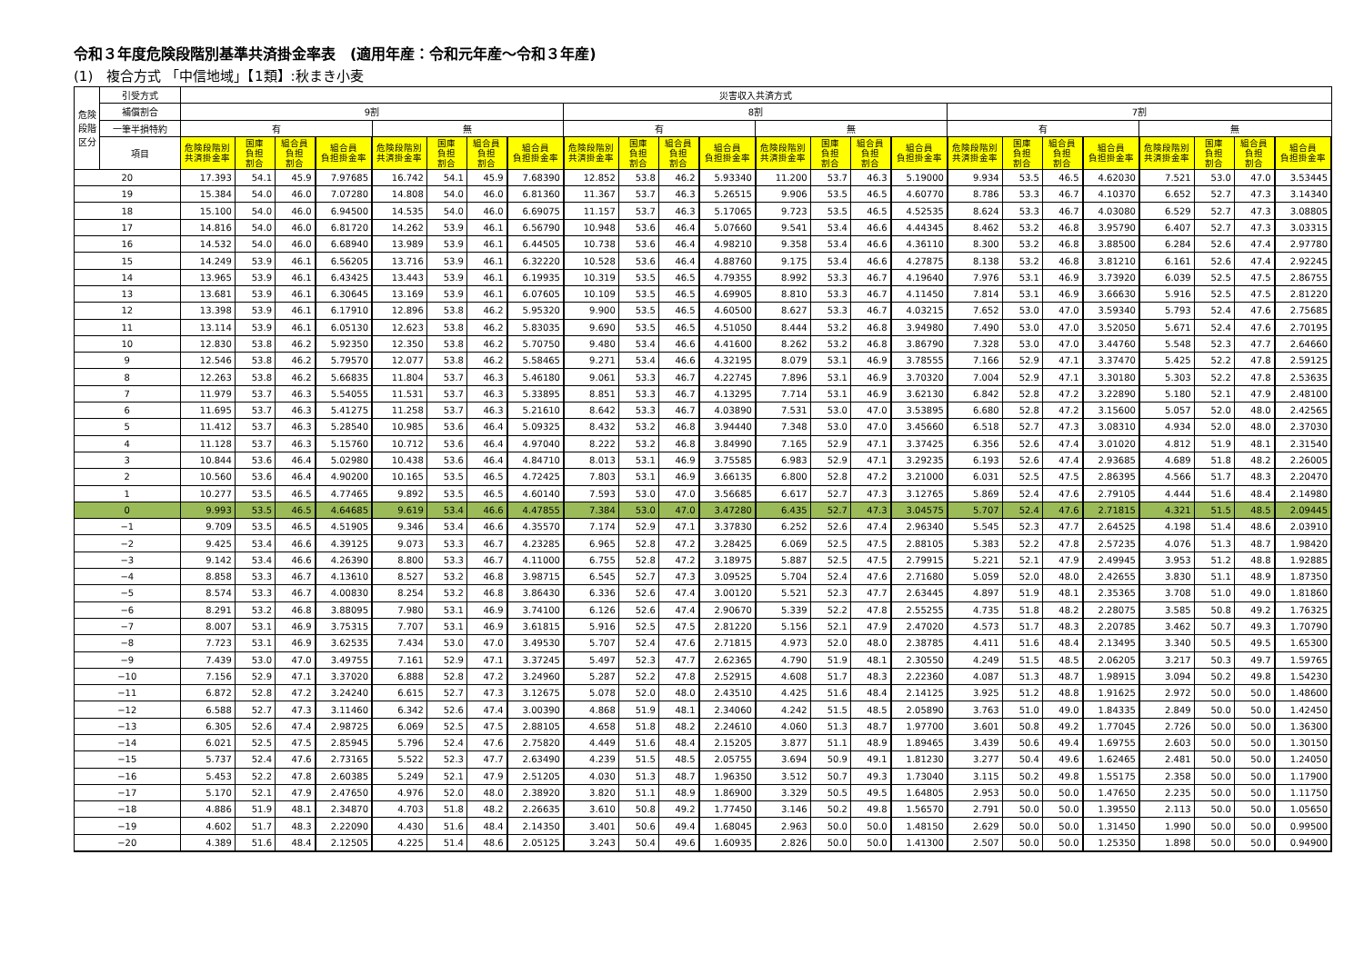令和３年度危険段階別基準共済掛金率表　(適用年産：令和元年産～令和３年産)
(1)　複合方式 「中信地域」【1類】:秋まき小麦
| 危険段階区分 | 引受方式 | 災害収入共済方式 | | | | | | | | | | | | | | | | | | | | | | | |
| --- | --- | --- | --- | --- | --- | --- | --- | --- | --- | --- | --- | --- | --- | --- | --- | --- | --- | --- | --- | --- | --- | --- | --- | --- | --- |
| | 補償割合 | 9割 | | | | | | | | 8割 | | | | | | | | 7割 | | | | | | | |
| | 一筆半損特約 | 有 | | | | 無 | | | | 有 | | | | 無 | | | | 有 | | | | 無 | | | |
| | 項目 | 危険段階別 共済掛金率 | 国庫 負担 割合 | 組合員 負担 割合 | 組合員 負担掛金率 | 危険段階別 共済掛金率 | 国庫 負担 割合 | 組合員 負担 割合 | 組合員 負担掛金率 | 危険段階別 共済掛金率 | 国庫 負担 割合 | 組合員 負担 割合 | 組合員 負担掛金率 | 危険段階別 共済掛金率 | 国庫 負担 割合 | 組合員 負担 割合 | 組合員 負担掛金率 | 危険段階別 共済掛金率 | 国庫 負担 割合 | 組合員 負担 割合 | 組合員 負担掛金率 | 危険段階別 共済掛金率 | 国庫 負担 割合 | 組合員 負担 割合 | 組合員 負担掛金率 |
| 20 | | 17.393 | 54.1 | 45.9 | 7.97685 | 16.742 | 54.1 | 45.9 | 7.68390 | 12.852 | 53.8 | 46.2 | 5.93340 | 11.200 | 53.7 | 46.3 | 5.19000 | 9.934 | 53.5 | 46.5 | 4.62030 | 7.521 | 53.0 | 47.0 | 3.53445 |
| 19 | | 15.384 | 54.0 | 46.0 | 7.07280 | 14.808 | 54.0 | 46.0 | 6.81360 | 11.367 | 53.7 | 46.3 | 5.26515 | 9.906 | 53.5 | 46.5 | 4.60770 | 8.786 | 53.3 | 46.7 | 4.10370 | 6.652 | 52.7 | 47.3 | 3.14340 |
| 18 | | 15.100 | 54.0 | 46.0 | 6.94500 | 14.535 | 54.0 | 46.0 | 6.69075 | 11.157 | 53.7 | 46.3 | 5.17065 | 9.723 | 53.5 | 46.5 | 4.52535 | 8.624 | 53.3 | 46.7 | 4.03080 | 6.529 | 52.7 | 47.3 | 3.08805 |
| 17 | | 14.816 | 54.0 | 46.0 | 6.81720 | 14.262 | 53.9 | 46.1 | 6.56790 | 10.948 | 53.6 | 46.4 | 5.07660 | 9.541 | 53.4 | 46.6 | 4.44345 | 8.462 | 53.2 | 46.8 | 3.95790 | 6.407 | 52.7 | 47.3 | 3.03315 |
| 16 | | 14.532 | 54.0 | 46.0 | 6.68940 | 13.989 | 53.9 | 46.1 | 6.44505 | 10.738 | 53.6 | 46.4 | 4.98210 | 9.358 | 53.4 | 46.6 | 4.36110 | 8.300 | 53.2 | 46.8 | 3.88500 | 6.284 | 52.6 | 47.4 | 2.97780 |
| 15 | | 14.249 | 53.9 | 46.1 | 6.56205 | 13.716 | 53.9 | 46.1 | 6.32220 | 10.528 | 53.6 | 46.4 | 4.88760 | 9.175 | 53.4 | 46.6 | 4.27875 | 8.138 | 53.2 | 46.8 | 3.81210 | 6.161 | 52.6 | 47.4 | 2.92245 |
| 14 | | 13.965 | 53.9 | 46.1 | 6.43425 | 13.443 | 53.9 | 46.1 | 6.19935 | 10.319 | 53.5 | 46.5 | 4.79355 | 8.992 | 53.3 | 46.7 | 4.19640 | 7.976 | 53.1 | 46.9 | 3.73920 | 6.039 | 52.5 | 47.5 | 2.86755 |
| 13 | | 13.681 | 53.9 | 46.1 | 6.30645 | 13.169 | 53.9 | 46.1 | 6.07605 | 10.109 | 53.5 | 46.5 | 4.69905 | 8.810 | 53.3 | 46.7 | 4.11450 | 7.814 | 53.1 | 46.9 | 3.66630 | 5.916 | 52.5 | 47.5 | 2.81220 |
| 12 | | 13.398 | 53.9 | 46.1 | 6.17910 | 12.896 | 53.8 | 46.2 | 5.95320 | 9.900 | 53.5 | 46.5 | 4.60500 | 8.627 | 53.3 | 46.7 | 4.03215 | 7.652 | 53.0 | 47.0 | 3.59340 | 5.793 | 52.4 | 47.6 | 2.75685 |
| 11 | | 13.114 | 53.9 | 46.1 | 6.05130 | 12.623 | 53.8 | 46.2 | 5.83035 | 9.690 | 53.5 | 46.5 | 4.51050 | 8.444 | 53.2 | 46.8 | 3.94980 | 7.490 | 53.0 | 47.0 | 3.52050 | 5.671 | 52.4 | 47.6 | 2.70195 |
| 10 | | 12.830 | 53.8 | 46.2 | 5.92350 | 12.350 | 53.8 | 46.2 | 5.70750 | 9.480 | 53.4 | 46.6 | 4.41600 | 8.262 | 53.2 | 46.8 | 3.86790 | 7.328 | 53.0 | 47.0 | 3.44760 | 5.548 | 52.3 | 47.7 | 2.64660 |
| 9 | | 12.546 | 53.8 | 46.2 | 5.79570 | 12.077 | 53.8 | 46.2 | 5.58465 | 9.271 | 53.4 | 46.6 | 4.32195 | 8.079 | 53.1 | 46.9 | 3.78555 | 7.166 | 52.9 | 47.1 | 3.37470 | 5.425 | 52.2 | 47.8 | 2.59125 |
| 8 | | 12.263 | 53.8 | 46.2 | 5.66835 | 11.804 | 53.7 | 46.3 | 5.46180 | 9.061 | 53.3 | 46.7 | 4.22745 | 7.896 | 53.1 | 46.9 | 3.70320 | 7.004 | 52.9 | 47.1 | 3.30180 | 5.303 | 52.2 | 47.8 | 2.53635 |
| 7 | | 11.979 | 53.7 | 46.3 | 5.54055 | 11.531 | 53.7 | 46.3 | 5.33895 | 8.851 | 53.3 | 46.7 | 4.13295 | 7.714 | 53.1 | 46.9 | 3.62130 | 6.842 | 52.8 | 47.2 | 3.22890 | 5.180 | 52.1 | 47.9 | 2.48100 |
| 6 | | 11.695 | 53.7 | 46.3 | 5.41275 | 11.258 | 53.7 | 46.3 | 5.21610 | 8.642 | 53.3 | 46.7 | 4.03890 | 7.531 | 53.0 | 47.0 | 3.53895 | 6.680 | 52.8 | 47.2 | 3.15600 | 5.057 | 52.0 | 48.0 | 2.42565 |
| 5 | | 11.412 | 53.7 | 46.3 | 5.28540 | 10.985 | 53.6 | 46.4 | 5.09325 | 8.432 | 53.2 | 46.8 | 3.94440 | 7.348 | 53.0 | 47.0 | 3.45660 | 6.518 | 52.7 | 47.3 | 3.08310 | 4.934 | 52.0 | 48.0 | 2.37030 |
| 4 | | 11.128 | 53.7 | 46.3 | 5.15760 | 10.712 | 53.6 | 46.4 | 4.97040 | 8.222 | 53.2 | 46.8 | 3.84990 | 7.165 | 52.9 | 47.1 | 3.37425 | 6.356 | 52.6 | 47.4 | 3.01020 | 4.812 | 51.9 | 48.1 | 2.31540 |
| 3 | | 10.844 | 53.6 | 46.4 | 5.02980 | 10.438 | 53.6 | 46.4 | 4.84710 | 8.013 | 53.1 | 46.9 | 3.75585 | 6.983 | 52.9 | 47.1 | 3.29235 | 6.193 | 52.6 | 47.4 | 2.93685 | 4.689 | 51.8 | 48.2 | 2.26005 |
| 2 | | 10.560 | 53.6 | 46.4 | 4.90200 | 10.165 | 53.5 | 46.5 | 4.72425 | 7.803 | 53.1 | 46.9 | 3.66135 | 6.800 | 52.8 | 47.2 | 3.21000 | 6.031 | 52.5 | 47.5 | 2.86395 | 4.566 | 51.7 | 48.3 | 2.20470 |
| 1 | | 10.277 | 53.5 | 46.5 | 4.77465 | 9.892 | 53.5 | 46.5 | 4.60140 | 7.593 | 53.0 | 47.0 | 3.56685 | 6.617 | 52.7 | 47.3 | 3.12765 | 5.869 | 52.4 | 47.6 | 2.79105 | 4.444 | 51.6 | 48.4 | 2.14980 |
| 0 | | 9.993 | 53.5 | 46.5 | 4.64685 | 9.619 | 53.4 | 46.6 | 4.47855 | 7.384 | 53.0 | 47.0 | 3.47280 | 6.435 | 52.7 | 47.3 | 3.04575 | 5.707 | 52.4 | 47.6 | 2.71815 | 4.321 | 51.5 | 48.5 | 2.09445 |
| −1 | | 9.709 | 53.5 | 46.5 | 4.51905 | 9.346 | 53.4 | 46.6 | 4.35570 | 7.174 | 52.9 | 47.1 | 3.37830 | 6.252 | 52.6 | 47.4 | 2.96340 | 5.545 | 52.3 | 47.7 | 2.64525 | 4.198 | 51.4 | 48.6 | 2.03910 |
| −2 | | 9.425 | 53.4 | 46.6 | 4.39125 | 9.073 | 53.3 | 46.7 | 4.23285 | 6.965 | 52.8 | 47.2 | 3.28425 | 6.069 | 52.5 | 47.5 | 2.88105 | 5.383 | 52.2 | 47.8 | 2.57235 | 4.076 | 51.3 | 48.7 | 1.98420 |
| −3 | | 9.142 | 53.4 | 46.6 | 4.26390 | 8.800 | 53.3 | 46.7 | 4.11000 | 6.755 | 52.8 | 47.2 | 3.18975 | 5.887 | 52.5 | 47.5 | 2.79915 | 5.221 | 52.1 | 47.9 | 2.49945 | 3.953 | 51.2 | 48.8 | 1.92885 |
| −4 | | 8.858 | 53.3 | 46.7 | 4.13610 | 8.527 | 53.2 | 46.8 | 3.98715 | 6.545 | 52.7 | 47.3 | 3.09525 | 5.704 | 52.4 | 47.6 | 2.71680 | 5.059 | 52.0 | 48.0 | 2.42655 | 3.830 | 51.1 | 48.9 | 1.87350 |
| −5 | | 8.574 | 53.3 | 46.7 | 4.00830 | 8.254 | 53.2 | 46.8 | 3.86430 | 6.336 | 52.6 | 47.4 | 3.00120 | 5.521 | 52.3 | 47.7 | 2.63445 | 4.897 | 51.9 | 48.1 | 2.35365 | 3.708 | 51.0 | 49.0 | 1.81860 |
| −6 | | 8.291 | 53.2 | 46.8 | 3.88095 | 7.980 | 53.1 | 46.9 | 3.74100 | 6.126 | 52.6 | 47.4 | 2.90670 | 5.339 | 52.2 | 47.8 | 2.55255 | 4.735 | 51.8 | 48.2 | 2.28075 | 3.585 | 50.8 | 49.2 | 1.76325 |
| −7 | | 8.007 | 53.1 | 46.9 | 3.75315 | 7.707 | 53.1 | 46.9 | 3.61815 | 5.916 | 52.5 | 47.5 | 2.81220 | 5.156 | 52.1 | 47.9 | 2.47020 | 4.573 | 51.7 | 48.3 | 2.20785 | 3.462 | 50.7 | 49.3 | 1.70790 |
| −8 | | 7.723 | 53.1 | 46.9 | 3.62535 | 7.434 | 53.0 | 47.0 | 3.49530 | 5.707 | 52.4 | 47.6 | 2.71815 | 4.973 | 52.0 | 48.0 | 2.38785 | 4.411 | 51.6 | 48.4 | 2.13495 | 3.340 | 50.5 | 49.5 | 1.65300 |
| −9 | | 7.439 | 53.0 | 47.0 | 3.49755 | 7.161 | 52.9 | 47.1 | 3.37245 | 5.497 | 52.3 | 47.7 | 2.62365 | 4.790 | 51.9 | 48.1 | 2.30550 | 4.249 | 51.5 | 48.5 | 2.06205 | 3.217 | 50.3 | 49.7 | 1.59765 |
| −10 | | 7.156 | 52.9 | 47.1 | 3.37020 | 6.888 | 52.8 | 47.2 | 3.24960 | 5.287 | 52.2 | 47.8 | 2.52915 | 4.608 | 51.7 | 48.3 | 2.22360 | 4.087 | 51.3 | 48.7 | 1.98915 | 3.094 | 50.2 | 49.8 | 1.54230 |
| −11 | | 6.872 | 52.8 | 47.2 | 3.24240 | 6.615 | 52.7 | 47.3 | 3.12675 | 5.078 | 52.0 | 48.0 | 2.43510 | 4.425 | 51.6 | 48.4 | 2.14125 | 3.925 | 51.2 | 48.8 | 1.91625 | 2.972 | 50.0 | 50.0 | 1.48600 |
| −12 | | 6.588 | 52.7 | 47.3 | 3.11460 | 6.342 | 52.6 | 47.4 | 3.00390 | 4.868 | 51.9 | 48.1 | 2.34060 | 4.242 | 51.5 | 48.5 | 2.05890 | 3.763 | 51.0 | 49.0 | 1.84335 | 2.849 | 50.0 | 50.0 | 1.42450 |
| −13 | | 6.305 | 52.6 | 47.4 | 2.98725 | 6.069 | 52.5 | 47.5 | 2.88105 | 4.658 | 51.8 | 48.2 | 2.24610 | 4.060 | 51.3 | 48.7 | 1.97700 | 3.601 | 50.8 | 49.2 | 1.77045 | 2.726 | 50.0 | 50.0 | 1.36300 |
| −14 | | 6.021 | 52.5 | 47.5 | 2.85945 | 5.796 | 52.4 | 47.6 | 2.75820 | 4.449 | 51.6 | 48.4 | 2.15205 | 3.877 | 51.1 | 48.9 | 1.89465 | 3.439 | 50.6 | 49.4 | 1.69755 | 2.603 | 50.0 | 50.0 | 1.30150 |
| −15 | | 5.737 | 52.4 | 47.6 | 2.73165 | 5.522 | 52.3 | 47.7 | 2.63490 | 4.239 | 51.5 | 48.5 | 2.05755 | 3.694 | 50.9 | 49.1 | 1.81230 | 3.277 | 50.4 | 49.6 | 1.62465 | 2.481 | 50.0 | 50.0 | 1.24050 |
| −16 | | 5.453 | 52.2 | 47.8 | 2.60385 | 5.249 | 52.1 | 47.9 | 2.51205 | 4.030 | 51.3 | 48.7 | 1.96350 | 3.512 | 50.7 | 49.3 | 1.73040 | 3.115 | 50.2 | 49.8 | 1.55175 | 2.358 | 50.0 | 50.0 | 1.17900 |
| −17 | | 5.170 | 52.1 | 47.9 | 2.47650 | 4.976 | 52.0 | 48.0 | 2.38920 | 3.820 | 51.1 | 48.9 | 1.86900 | 3.329 | 50.5 | 49.5 | 1.64805 | 2.953 | 50.0 | 50.0 | 1.47650 | 2.235 | 50.0 | 50.0 | 1.11750 |
| −18 | | 4.886 | 51.9 | 48.1 | 2.34870 | 4.703 | 51.8 | 48.2 | 2.26635 | 3.610 | 50.8 | 49.2 | 1.77450 | 3.146 | 50.2 | 49.8 | 1.56570 | 2.791 | 50.0 | 50.0 | 1.39550 | 2.113 | 50.0 | 50.0 | 1.05650 |
| −19 | | 4.602 | 51.7 | 48.3 | 2.22090 | 4.430 | 51.6 | 48.4 | 2.14350 | 3.401 | 50.6 | 49.4 | 1.68045 | 2.963 | 50.0 | 50.0 | 1.48150 | 2.629 | 50.0 | 50.0 | 1.31450 | 1.990 | 50.0 | 50.0 | 0.99500 |
| −20 | | 4.389 | 51.6 | 48.4 | 2.12505 | 4.225 | 51.4 | 48.6 | 2.05125 | 3.243 | 50.4 | 49.6 | 1.60935 | 2.826 | 50.0 | 50.0 | 1.41300 | 2.507 | 50.0 | 50.0 | 1.25350 | 1.898 | 50.0 | 50.0 | 0.94900 |